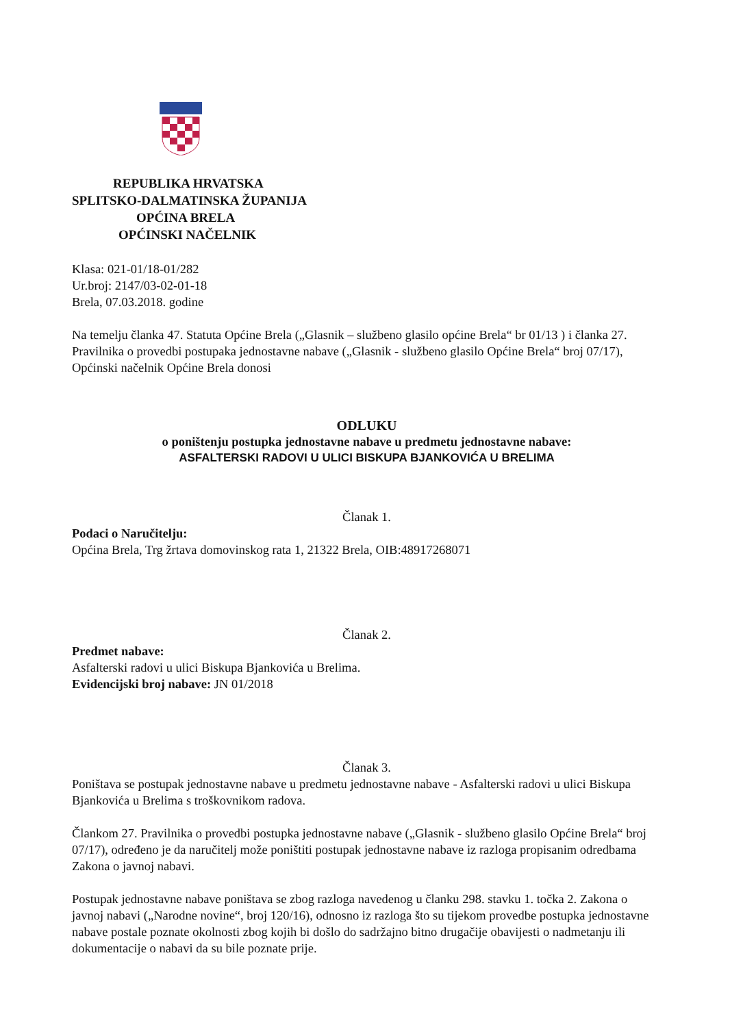REPUBLIKA HRVATSKA
SPLITSKO-DALMATINSKA ŽUPANIJA
OPĆINA BRELA
OPĆINSKI NAČELNIK
Klasa: 021-01/18-01/282
Ur.broj: 2147/03-02-01-18
Brela, 07.03.2018. godine
Na temelju članka 47. Statuta Općine Brela („Glasnik – službeno glasilo općine Brela“ br 01/13 ) i članka 27. Pravilnika o provedbi postupaka jednostavne nabave („Glasnik - službeno glasilo Općine Brela“ broj 07/17), Općinski načelnik Općine Brela donosi
ODLUKU
o poništenju postupka jednostavne nabave u predmetu jednostavne nabave:
ASFALTERSKI RADOVI U ULICI BISKUPA BJANKOVIĆA U BRELIMA
Članak 1.
Podaci o Naručitelju:
Općina Brela, Trg žrtava domovinskog rata 1, 21322 Brela, OIB:48917268071
Članak 2.
Predmet nabave:
Asfalterski radovi u ulici Biskupa Bjankovića u Brelima.
Evidencijski broj nabave: JN 01/2018
Članak 3.
Poništava se postupak jednostavne nabave u predmetu jednostavne nabave - Asfalterski radovi u ulici Biskupa Bjankovića u Brelima s troškovnikom radova.
Člankom 27. Pravilnika o provedbi postupka jednostavne nabave („Glasnik - službeno glasilo Općine Brela“ broj 07/17), određeno je da naručitelj može poništiti postupak jednostavne nabave iz razloga propisanim odredbama Zakona o javnoj nabavi.
Postupak jednostavne nabave poništava se zbog razloga navedenog u članku 298. stavku 1. točka 2. Zakona o javnoj nabavi („Narodne novine“, broj 120/16), odnosno iz razloga što su tijekom provedbe postupka jednostavne nabave postale poznate okolnosti zbog kojih bi došlo do sadržajno bitno drugačije obavijesti o nadmetanju ili dokumentacije o nabavi da su bile poznate prije.